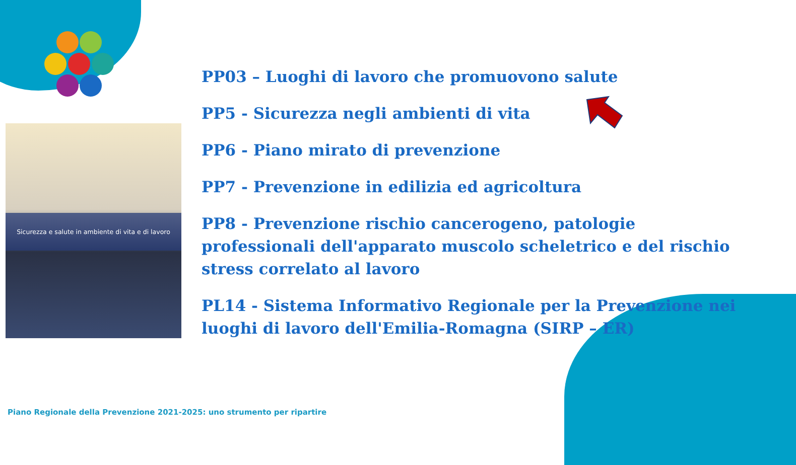Sicurezza e salute in ambiente di vita e di lavoro
PP03 – Luoghi di lavoro che promuovono salute
PP5 - Sicurezza negli ambienti di vita
PP6 - Piano mirato di prevenzione
PP7 - Prevenzione in edilizia ed agricoltura
PP8 - Prevenzione rischio cancerogeno, patologie professionali dell'apparato muscolo scheletrico e del rischio stress correlato al lavoro
PL14 - Sistema Informativo Regionale per la Prevenzione nei luoghi di lavoro dell'Emilia-Romagna (SIRP – ER)
Piano Regionale della Prevenzione 2021-2025: uno strumento per ripartire